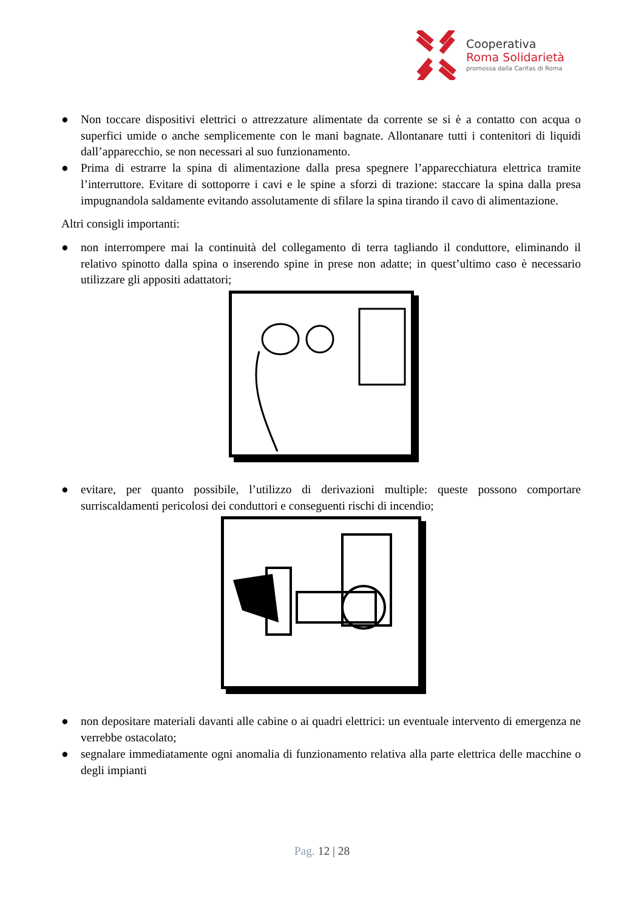Cooperativa
Roma Solidarietà
promossa dalla Caritas di Roma
● Non toccare dispositivi elettrici o attrezzature alimentate da corrente se si è a contatto con acqua o superfici umide o anche semplicemente con le mani bagnate. Allontanare tutti i contenitori di liquidi dall’apparecchio, se non necessari al suo funzionamento.
● Prima di estrarre la spina di alimentazione dalla presa spegnere l’apparecchiatura elettrica tramite l’interruttore. Evitare di sottoporre i cavi e le spine a sforzi di trazione: staccare la spina dalla presa impugnandola saldamente evitando assolutamente di sfilare la spina tirando il cavo di alimentazione.
Altri consigli importanti:
● non interrompere mai la continuità del collegamento di terra tagliando il conduttore, eliminando il relativo spinotto dalla spina o inserendo spine in prese non adatte; in quest’ultimo caso è necessario utilizzare gli appositi adattatori;
● evitare, per quanto possibile, l’utilizzo di derivazioni multiple: queste possono comportare surriscaldamenti pericolosi dei conduttori e conseguenti rischi di incendio;
● non depositare materiali davanti alle cabine o ai quadri elettrici: un eventuale intervento di emergenza ne verrebbe ostacolato;
● segnalare immediatamente ogni anomalia di funzionamento relativa alla parte elettrica delle macchine o degli impianti
Pag. 12 | 28